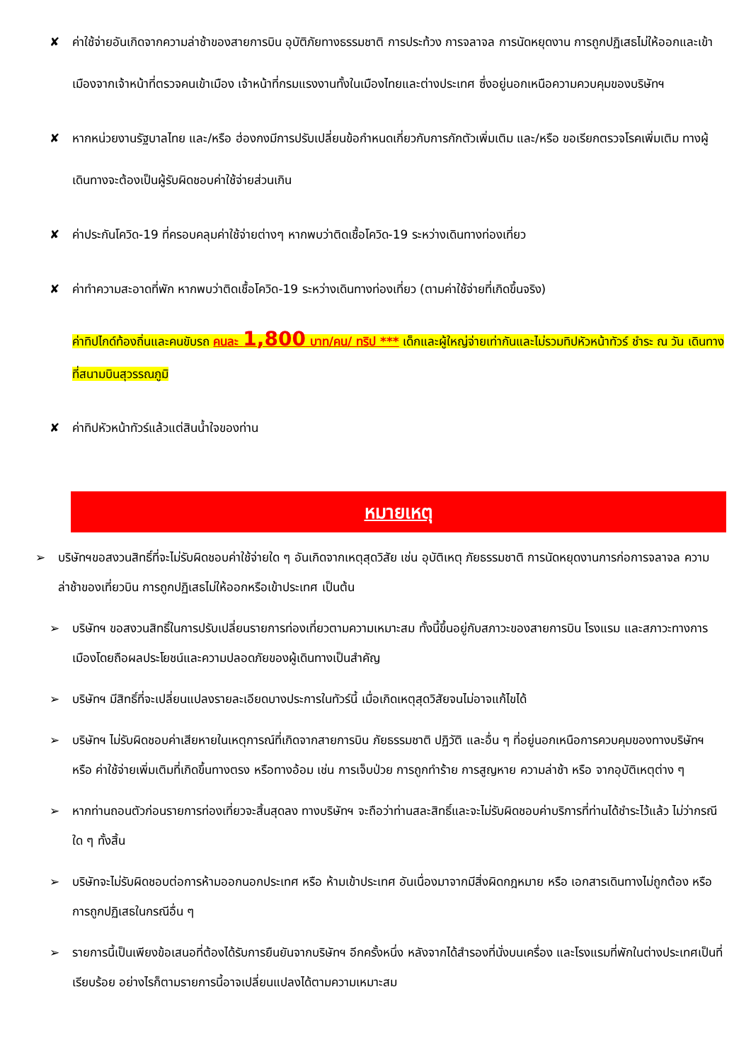✘ ค่าใช้จ่ายอันเกิดจากความล่าช้าของสายการบิน อุบัติภัยทางธรรมชาติ การประท้วง การจลาจล การนัดหยุดงาน การถูกปฏิเสธไม่ให้ออกและเข้าเมืองจากเจ้าหน้าที่ตรวจคนเข้าเมือง เจ้าหน้าที่กรมแรงงานทั้งในเมืองไทยและต่างประเทศ ซึ่งอยู่นอกเหนือความควบคุมของบริษัทฯ
✘ หากหน่วยงานรัฐบาลไทย และ/หรือ ฮ่องกงมีการปรับเปลี่ยนข้อกำหนดเกี่ยวกับการกักตัวเพิ่มเติม และ/หรือ ขอเรียกตรวจโรคเพิ่มเติม ทางผู้เดินทางจะต้องเป็นผู้รับผิดชอบค่าใช้จ่ายส่วนเกิน
✘ ค่าประกันโควิด-19 ที่ครอบคลุมค่าใช้จ่ายต่างๆ หากพบว่าติดเชื้อโควิด-19 ระหว่างเดินทางท่องเที่ยว
✘ ค่าทำความสะอาดที่พัก หากพบว่าติดเชื้อโควิด-19 ระหว่างเดินทางท่องเที่ยว (ตามค่าใช้จ่ายที่เกิดขึ้นจริง)
ค่าทิปไกด์ท้องถิ่นและคนขับรถ คนละ 1,800 บาท/คน/ ทริป *** เด็กและผู้ใหญ่จ่ายเท่ากันและไม่รวมทิปหัวหน้าทัวร์ ชำระ ณ วัน เดินทางที่สนามบินสุวรรณภูมิ
✘ ค่าทิปหัวหน้าทัวร์แล้วแต่สินน้ำใจของท่าน
หมายเหตุ
➢ บริษัทฯขอสงวนสิทธิ์ที่จะไม่รับผิดชอบค่าใช้จ่ายใด ๆ อันเกิดจากเหตุสุดวิสัย เช่น อุบัติเหตุ ภัยธรรมชาติ การนัดหยุดงานการก่อการจลาจล ความ ล่าช้าของเที่ยวบิน การถูกปฏิเสธไม่ให้ออกหรือเข้าประเทศ เป็นต้น
➢ บริษัทฯ ขอสงวนสิทธิ์ในการปรับเปลี่ยนรายการท่องเที่ยวตามความเหมาะสม ทั้งนี้ขึ้นอยู่กับสภาวะของสายการบิน โรงแรม และสภาวะทางการ เมืองโดยถือผลประโยชน์และความปลอดภัยของผู้เดินทางเป็นสำคัญ
➢ บริษัทฯ มีสิทธิ์ที่จะเปลี่ยนแปลงรายละเอียดบางประการในทัวร์นี้ เมื่อเกิดเหตุสุดวิสัยจนไม่อาจแก้ไขได้
➢ บริษัทฯ ไม่รับผิดชอบค่าเสียหายในเหตุการณ์ที่เกิดจากสายการบิน ภัยธรรมชาติ ปฏิวัติ และอื่น ๆ ที่อยู่นอกเหนือการควบคุมของทางบริษัทฯ หรือ ค่าใช้จ่ายเพิ่มเติมที่เกิดขึ้นทางตรง หรือทางอ้อม เช่น การเจ็บป่วย การถูกทำร้าย การสูญหาย ความล่าช้า หรือ จากอุบัติเหตุต่าง ๆ
➢ หากท่านถอนตัวก่อนรายการท่องเที่ยวจะสิ้นสุดลง ทางบริษัทฯ จะถือว่าท่านสละสิทธิ์และจะไม่รับผิดชอบค่าบริการที่ท่านได้ชำระไว้แล้ว ไม่ว่ากรณีใด ๆ ทั้งสิ้น
➢ บริษัทจะไม่รับผิดชอบต่อการห้ามออกนอกประเทศ หรือ ห้ามเข้าประเทศ อันเนื่องมาจากมีสิ่งผิดกฎหมาย หรือ เอกสารเดินทางไม่ถูกต้อง หรือ การถูกปฏิเสธในกรณีอื่น ๆ
➢ รายการนี้เป็นเพียงข้อเสนอที่ต้องได้รับการยืนยันจากบริษัทฯ อีกครั้งหนึ่ง หลังจากได้สำรองที่นั่งบนเครื่อง และโรงแรมที่พักในต่างประเทศเป็นที่เรียบร้อย อย่างไรก็ตามรายการนี้อาจเปลี่ยนแปลงได้ตามความเหมาะสม